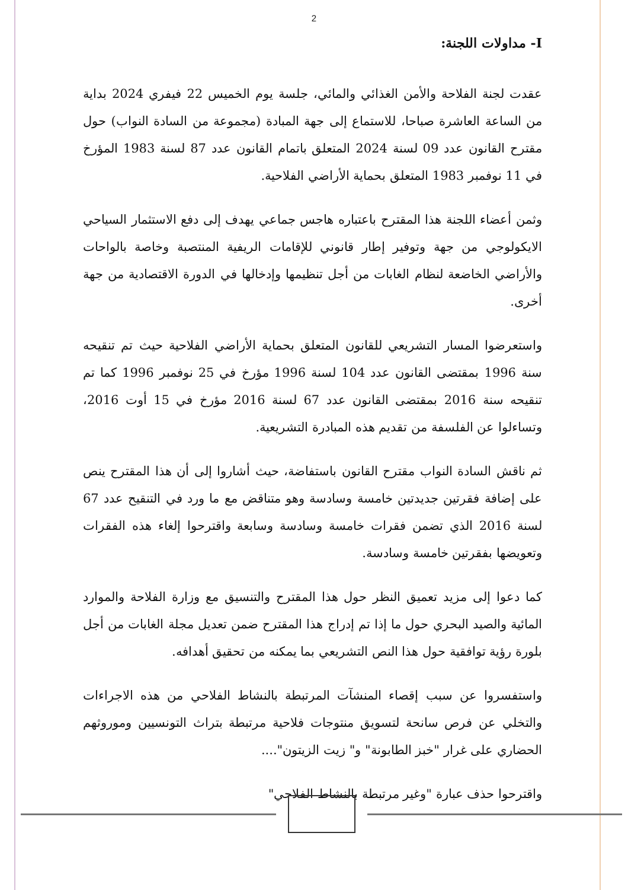2
I- مداولات اللجنة:
عقدت لجنة الفلاحة والأمن الغذائي والمائي، جلسة يوم الخميس 22 فيفري 2024 بداية من الساعة العاشرة صباحا، للاستماع إلى جهة المبادة (مجموعة من السادة النواب) حول مقترح القانون عدد 09 لسنة 2024 المتعلق باتمام القانون عدد 87 لسنة 1983 المؤرخ في 11 نوفمبر 1983 المتعلق بحماية الأراضي الفلاحية.
وثمن أعضاء اللجنة هذا المقترح باعتباره هاجس جماعي يهدف إلى دفع الاستثمار السياحي الايكولوجي من جهة وتوفير إطار قانوني للإقامات الريفية المنتصبة وخاصة بالواحات والأراضي الخاضعة لنظام الغابات من أجل تنظيمها وإدخالها في الدورة الاقتصادية من جهة أخرى.
واستعرضوا المسار التشريعي للقانون المتعلق بحماية الأراضي الفلاحية حيث تم تنقيحه سنة 1996 بمقتضى القانون عدد 104 لسنة 1996 مؤرخ في 25 نوفمبر 1996 كما تم تنقيحه سنة 2016 بمقتضى القانون عدد 67 لسنة 2016 مؤرخ في 15 أوت 2016، وتساءلوا عن الفلسفة من تقديم هذه المبادرة التشريعية.
ثم ناقش السادة النواب مقترح القانون باستفاضة، حيث أشاروا إلى أن هذا المقترح ينص على إضافة فقرتين جديدتين خامسة وسادسة وهو متناقض مع ما ورد في التنقيح عدد 67 لسنة 2016 الذي تضمن فقرات خامسة وسادسة وسابعة واقترحوا إلغاء هذه الفقرات وتعويضها بفقرتين خامسة وسادسة.
كما دعوا إلى مزيد تعميق النظر حول هذا المقترح والتنسيق مع وزارة الفلاحة والموارد المائية والصيد البحري حول ما إذا تم إدراج هذا المقترح ضمن تعديل مجلة الغابات من أجل بلورة رؤية توافقية حول هذا النص التشريعي بما يمكنه من تحقيق أهدافه.
واستفسروا عن سبب إقصاء المنشآت المرتبطة بالنشاط الفلاحي من هذه الاجراءات والتخلي عن فرص سانحة لتسويق منتوجات فلاحية مرتبطة بتراث التونسيين وموروثهم الحضاري على غرار "خبز الطابونة" و" زيت الزيتون"....
واقترحوا حذف عبارة "وغير مرتبطة بالنشاط الفلاحي"